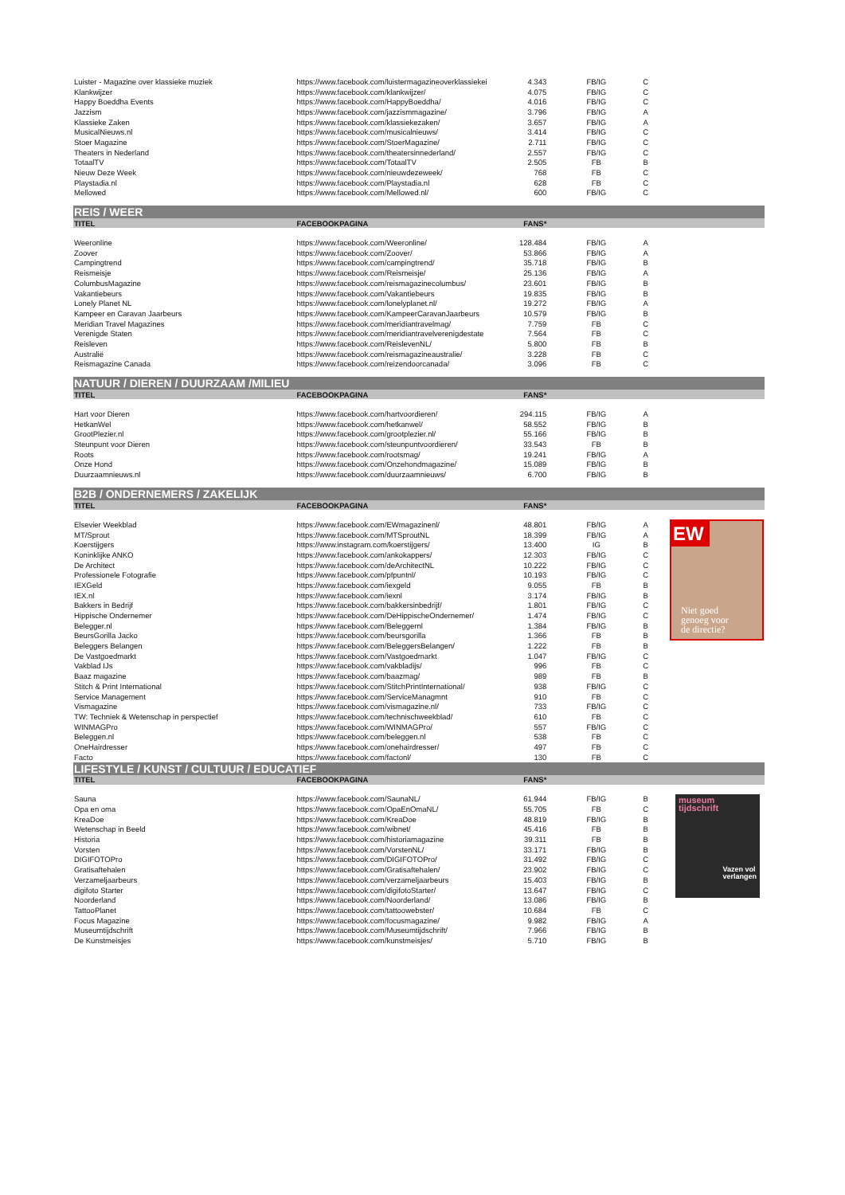| Luister - Magazine over klassieke muziek | https://www.facebook.com/luistermagazineoverklassiekei | 4.343 | FB/IG | C | |
| Klankwijzer | https://www.facebook.com/klankwijzer/ | 4.075 | FB/IG | C | |
| Happy Boeddha Events | https://www.facebook.com/HappyBoeddha/ | 4.016 | FB/IG | C | |
| Jazzism | https://www.facebook.com/jazzismmagazine/ | 3.796 | FB/IG | A | |
| Klassieke Zaken | https://www.facebook.com/klassiekezaken/ | 3.657 | FB/IG | A | |
| MusicalNieuws.nl | https://www.facebook.com/musicalnieuws/ | 3.414 | FB/IG | C | |
| Stoer Magazine | https://www.facebook.com/StoerMagazine/ | 2.711 | FB/IG | C | |
| Theaters in Nederland | https://www.facebook.com/theatersinnederland/ | 2.557 | FB/IG | C | |
| TotaalTV | https://www.facebook.com/TotaalTV | 2.505 | FB | B | |
| Nieuw Deze Week | https://www.facebook.com/nieuwdezeweek/ | 768 | FB | C | |
| Playstadia.nl | https://www.facebook.com/Playstadia.nl | 628 | FB | C | |
| Mellowed | https://www.facebook.com/Mellowed.nl/ | 600 | FB/IG | C | |
| REIS / WEER | | | | | |
| TITEL | FACEBOOKPAGINA | FANS* | | | |
| Weeronline | https://www.facebook.com/Weeronline/ | 128.484 | FB/IG | A | |
| Zoover | https://www.facebook.com/Zoover/ | 53.866 | FB/IG | A | |
| Campingtrend | https://www.facebook.com/campingtrend/ | 35.718 | FB/IG | B | |
| Reismeisje | https://www.facebook.com/Reismeisje/ | 25.136 | FB/IG | A | |
| ColumbusMagazine | https://www.facebook.com/reismagazinecolumbus/ | 23.601 | FB/IG | B | |
| Vakantiebeurs | https://www.facebook.com/Vakantiebeurs | 19.835 | FB/IG | B | |
| Lonely Planet NL | https://www.facebook.com/lonelyplanet.nl/ | 19.272 | FB/IG | A | |
| Kampeer en Caravan Jaarbeurs | https://www.facebook.com/KampeerCaravanJaarbeurs | 10.579 | FB/IG | B | |
| Meridian Travel Magazines | https://www.facebook.com/meridiantravelmag/ | 7.759 | FB | C | |
| Verenigde Staten | https://www.facebook.com/meridiantravelverenigdestate | 7.564 | FB | C | |
| Reisleven | https://www.facebook.com/ReislevenNL/ | 5.800 | FB | B | |
| Australië | https://www.facebook.com/reismagazineaustralie/ | 3.228 | FB | C | |
| Reismagazine Canada | https://www.facebook.com/reizendoorcanada/ | 3.096 | FB | C | |
| NATUUR / DIEREN / DUURZAAM /MILIEU | | | | | |
| TITEL | FACEBOOKPAGINA | FANS* | | | |
| Hart voor Dieren | https://www.facebook.com/hartvoordieren/ | 294.115 | FB/IG | A | |
| HetkanWel | https://www.facebook.com/hetkanwel/ | 58.552 | FB/IG | B | |
| GrootPlezier.nl | https://www.facebook.com/grootplezier.nl/ | 55.166 | FB/IG | B | |
| Steunpunt voor Dieren | https://www.facebook.com/steunpuntvoordieren/ | 33.543 | FB | B | |
| Roots | https://www.facebook.com/rootsmag/ | 19.241 | FB/IG | A | |
| Onze Hond | https://www.facebook.com/Onzehondmagazine/ | 15.089 | FB/IG | B | |
| Duurzaamnieuws.nl | https://www.facebook.com/duurzaamnieuws/ | 6.700 | FB/IG | B | |
| B2B / ONDERNEMERS / ZAKELIJK | | | | | |
| TITEL | FACEBOOKPAGINA | FANS* | | | |
| Elsevier Weekblad | https://www.facebook.com/EWmagazinenl/ | 48.801 | FB/IG | A | EW Niet goed genoeg voor de directie? |
| MT/Sprout | https://www.facebook.com/MTSproutNL | 18.399 | FB/IG | A | |
| Koerstijgers | https://www.instagram.com/koerstijgers/ | 13.400 | IG | B | |
| Koninklijke ANKO | https://www.facebook.com/ankokappers/ | 12.303 | FB/IG | C | |
| De Architect | https://www.facebook.com/deArchitectNL | 10.222 | FB/IG | C | |
| Professionele Fotografie | https://www.facebook.com/pfpuntnl/ | 10.193 | FB/IG | C | |
| IEXGeld | https://www.facebook.com/iexgeld | 9.055 | FB | B | |
| IEX.nl | https://www.facebook.com/iexnl | 3.174 | FB/IG | B | |
| Bakkers in Bedrijf | https://www.facebook.com/bakkersinbedrijf/ | 1.801 | FB/IG | C | |
| Hippische Ondernemer | https://www.facebook.com/DeHippischeOndernemer/ | 1.474 | FB/IG | C | |
| Belegger.nl | https://www.facebook.com/Beleggernl | 1.384 | FB/IG | B | |
| BeursGorilla Jacko | https://www.facebook.com/beursgorilla | 1.366 | FB | B | |
| Beleggers Belangen | https://www.facebook.com/BeleggersBelangen/ | 1.222 | FB | B | |
| De Vastgoedmarkt | https://www.facebook.com/Vastgoedmarkt | 1.047 | FB/IG | C | |
| Vakblad IJs | https://www.facebook.com/vakbladijs/ | 996 | FB | C | |
| Baaz magazine | https://www.facebook.com/baazmag/ | 989 | FB | B | |
| Stitch & Print International | https://www.facebook.com/StitchPrintInternational/ | 938 | FB/IG | C | |
| Service Management | https://www.facebook.com/ServiceManagmnt | 910 | FB | C | |
| Vismagazine | https://www.facebook.com/vismagazine.nl/ | 733 | FB/IG | C | |
| TW: Techniek & Wetenschap in perspectief | https://www.facebook.com/technischweekblad/ | 610 | FB | C | |
| WINMAGPro | https://www.facebook.com/WINMAGPro/ | 557 | FB/IG | C | |
| Beleggen.nl | https://www.facebook.com/beleggen.nl | 538 | FB | C | |
| OneHairdresser | https://www.facebook.com/onehairdresser/ | 497 | FB | C | |
| Facto | https://www.facebook.com/factonl/ | 130 | FB | C | |
| LIFESTYLE / KUNST / CULTUUR / EDUCATIEF | | | | | |
| TITEL | FACEBOOKPAGINA | FANS* | | | |
| Sauna | https://www.facebook.com/SaunaNL/ | 61.944 | FB/IG | B | museum tijdschrift Vazen vol verlangen |
| Opa en oma | https://www.facebook.com/OpaEnOmaNL/ | 55.705 | FB | C | |
| KreaDoe | https://www.facebook.com/KreaDoe | 48.819 | FB/IG | B | |
| Wetenschap in Beeld | https://www.facebook.com/wibnet/ | 45.416 | FB | B | |
| Historia | https://www.facebook.com/historiamagazine | 39.311 | FB | B | |
| Vorsten | https://www.facebook.com/VorstenNL/ | 33.171 | FB/IG | B | |
| DIGIFOTOPro | https://www.facebook.com/DIGIFOTOPro/ | 31.492 | FB/IG | C | |
| Gratisaftehalen | https://www.facebook.com/Gratisaftehalen/ | 23.902 | FB/IG | C | |
| Verzameljaarbeurs | https://www.facebook.com/verzameljaarbeurs | 15.403 | FB/IG | B | |
| digifoto Starter | https://www.facebook.com/digifotoStarter/ | 13.647 | FB/IG | C | |
| Noorderland | https://www.facebook.com/Noorderland/ | 13.086 | FB/IG | B | |
| TattooPlanet | https://www.facebook.com/tattoowebster/ | 10.684 | FB | C | |
| Focus Magazine | https://www.facebook.com/focusmagazine/ | 9.982 | FB/IG | A | |
| Museumtijdschrift | https://www.facebook.com/Museumtijdschrift/ | 7.966 | FB/IG | B | |
| De Kunstmeisjes | https://www.facebook.com/kunstmeisjes/ | 5.710 | FB/IG | B | |